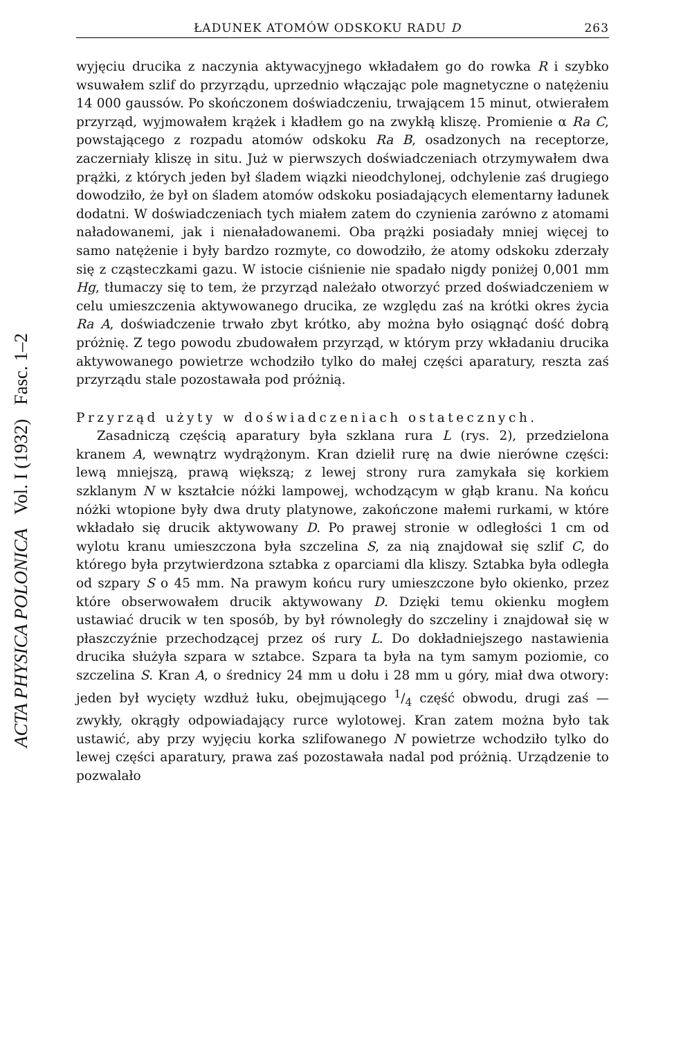ACTA PHYSICA POLONICA Vol. I (1932) Fasc. 1–2
ŁADUNEK ATOMÓW ODSKOKU RADU D 263
wyjęciu drucika z naczynia aktywacyjnego wkładałem go do rowka R i szybko wsuwałem szlif do przyrządu, uprzednio włączając pole magnetyczne o natężeniu 14 000 gaussów. Po skończonem doświadczeniu, trwającem 15 minut, otwierałem przyrząd, wyjmowałem krążek i kładłem go na zwykłą kliszę. Promienie α Ra C, powstającego z rozpadu atomów odskoku Ra B, osadzonych na receptorze, zaczerniały kliszę in situ. Już w pierwszych doświadczeniach otrzymywałem dwa prążki, z których jeden był śladem wiązki nieodchylonej, odchylenie zaś drugiego dowodziło, że był on śladem atomów odskoku posiadających elementarny ładunek dodatni. W doświadczeniach tych miałem zatem do czynienia zarówno z atomami naładowanemi, jak i nienaładowanemi. Oba prążki posiadały mniej więcej to samo natężenie i były bardzo rozmyte, co dowodziło, że atomy odskoku zderzały się z cząsteczkami gazu. W istocie ciśnienie nie spadało nigdy poniżej 0,001 mm Hg, tłumaczy się to tem, że przyrząd należało otworzyć przed doświadczeniem w celu umieszczenia aktywowanego drucika, ze względu zaś na krótki okres życia Ra A, doświadczenie trwało zbyt krótko, aby można było osiągnąć dość dobrą próżnię. Z tego powodu zbudowałem przyrząd, w którym przy wkładaniu drucika aktywowanego powietrze wchodziło tylko do małej części aparatury, reszta zaś przyrządu stale pozostawała pod próżnią.
Przyrząd użyty w doświadczeniach ostatecznych.
Zasadniczą częścią aparatury była szklana rura L (rys. 2), przedzielona kranem A, wewnątrz wydrążonym. Kran dzielił rurę na dwie nierówne części: lewą mniejszą, prawą większą; z lewej strony rura zamykała się korkiem szklanym N w kształcie nóżki lampowej, wchodzącym w głąb kranu. Na końcu nóżki wtopione były dwa druty platynowe, zakończone małemi rurkami, w które wkładało się drucik aktywowany D. Po prawej stronie w odległości 1 cm od wylotu kranu umieszczona była szczelina S, za nią znajdował się szlif C, do którego była przytwierdzona sztabka z oparciami dla kliszy. Sztabka była odległa od szpary S o 45 mm. Na prawym końcu rury umieszczone było okienko, przez które obserwowałem drucik aktywowany D. Dzięki temu okienku mogłem ustawiać drucik w ten sposób, by był równoległy do szczeliny i znajdował się w płaszczyźnie przechodzącej przez oś rury L. Do dokładniejszego nastawienia drucika służyła szpara w sztabce. Szpara ta była na tym samym poziomie, co szczelina S. Kran A, o średnicy 24 mm u dołu i 28 mm u góry, miał dwa otwory: jeden był wycięty wzdłuż łuku, obejmującego 1/4 część obwodu, drugi zaś — zwykły, okrągły odpowiadający rurce wylotowej. Kran zatem można było tak ustawić, aby przy wyjęciu korka szlifowanego N powietrze wchodziło tylko do lewej części aparatury, prawa zaś pozostawała nadal pod próżnią. Urządzenie to pozwalało